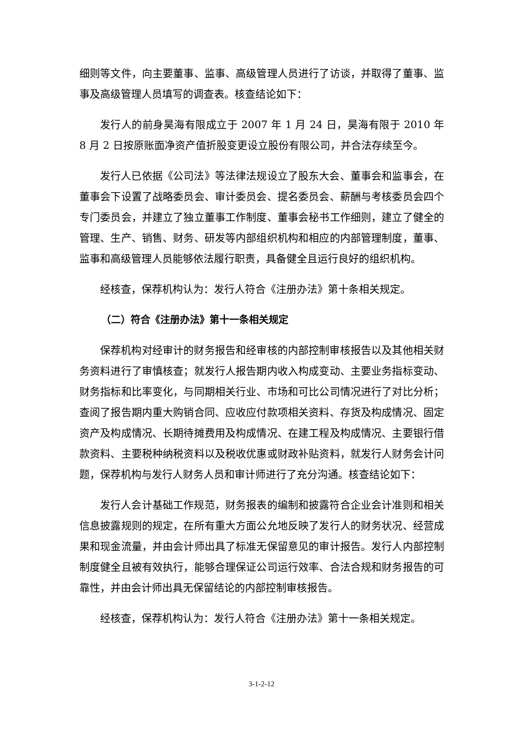细则等文件，向主要董事、监事、高级管理人员进行了访谈，并取得了董事、监事及高级管理人员填写的调查表。核查结论如下：
发行人的前身昊海有限成立于 2007 年 1 月 24 日，昊海有限于 2010 年 8 月 2 日按原账面净资产值折股变更设立股份有限公司，并合法存续至今。
发行人已依据《公司法》等法律法规设立了股东大会、董事会和监事会，在董事会下设置了战略委员会、审计委员会、提名委员会、薪酬与考核委员会四个专门委员会，并建立了独立董事工作制度、董事会秘书工作细则，建立了健全的管理、生产、销售、财务、研发等内部组织机构和相应的内部管理制度，董事、监事和高级管理人员能够依法履行职责，具备健全且运行良好的组织机构。
经核查，保荐机构认为：发行人符合《注册办法》第十条相关规定。
（二）符合《注册办法》第十一条相关规定
保荐机构对经审计的财务报告和经审核的内部控制审核报告以及其他相关财务资料进行了审慎核查；就发行人报告期内收入构成变动、主要业务指标变动、财务指标和比率变化，与同期相关行业、市场和可比公司情况进行了对比分析；查阅了报告期内重大购销合同、应收应付款项相关资料、存货及构成情况、固定资产及构成情况、长期待摊费用及构成情况、在建工程及构成情况、主要银行借款资料、主要税种纳税资料以及税收优惠或财政补贴资料，就发行人财务会计问题，保荐机构与发行人财务人员和审计师进行了充分沟通。核查结论如下：
发行人会计基础工作规范，财务报表的编制和披露符合企业会计准则和相关信息披露规则的规定，在所有重大方面公允地反映了发行人的财务状况、经营成果和现金流量，并由会计师出具了标准无保留意见的审计报告。发行人内部控制制度健全且被有效执行，能够合理保证公司运行效率、合法合规和财务报告的可靠性，并由会计师出具无保留结论的内部控制审核报告。
经核查，保荐机构认为：发行人符合《注册办法》第十一条相关规定。
3-1-2-12